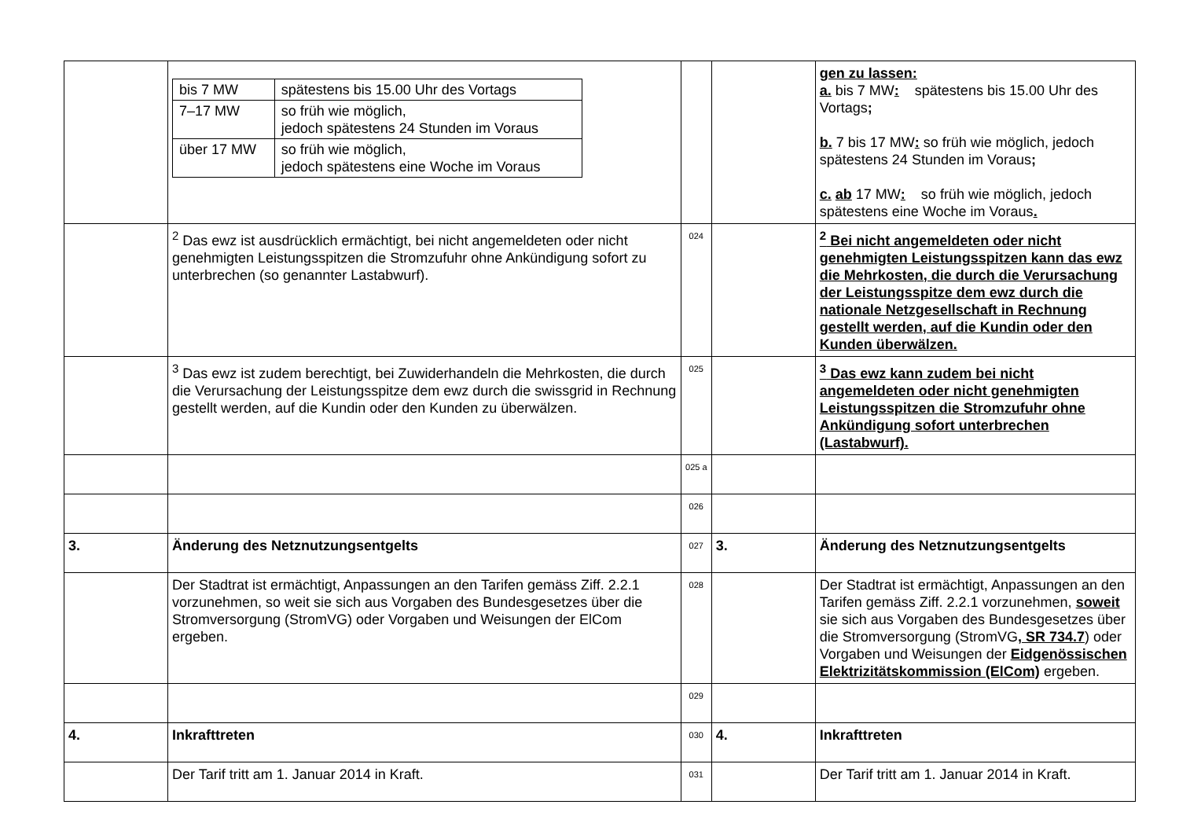| | / bis 7 MW / spätestens bis 15.00 Uhr des Vortags / / 7–17 MW / so früh wie möglich, jedoch spätestens 24 Stunden im Voraus / / über 17 MW / so früh wie möglich, jedoch spätestens eine Woche im Voraus / | | | gen zu lassen: a. bis 7 MW : spätestens bis 15.00 Uhr des Vortags ; b. 7 bis 17 MW : so früh wie möglich, jedoch spätestens 24 Stunden im Voraus ; c. ab 17 MW : so früh wie möglich, jedoch spätestens eine Woche im Voraus . |
| | <sup>2</sup> Das ewz ist ausdrücklich ermächtigt, bei nicht angemeldeten oder nicht genehmigten Leistungsspitzen die Stromzufuhr ohne Ankündigung sofort zu unterbrechen (so genannter Lastabwurf). | 024 | | <sup>2</sup> Bei nicht angemeldeten oder nicht genehmigten Leistungsspitzen kann das ewz die Mehrkosten, die durch die Verursachung der Leistungsspitze dem ewz durch die nationale Netzgesellschaft in Rechnung gestellt werden, auf die Kundin oder den Kunden überwälzen. |
| | <sup>3</sup> Das ewz ist zudem berechtigt, bei Zuwiderhandeln die Mehrkosten, die durch die Verursachung der Leistungsspitze dem ewz durch die swissgrid in Rechnung gestellt werden, auf die Kundin oder den Kunden zu überwälzen. | 025 | | <sup>3</sup> Das ewz kann zudem bei nicht angemeldeten oder nicht genehmigten Leistungsspitzen die Stromzufuhr ohne Ankündigung sofort unterbrechen (Lastabwurf). |
| | | 025 a | | |
| | | 026 | | |
| 3. | Änderung des Netznutzungsentgelts | 027 | 3. | Änderung des Netznutzungsentgelts |
| | Der Stadtrat ist ermächtigt, Anpassungen an den Tarifen gemäss Ziff. 2.2.1 vorzunehmen, so weit sie sich aus Vorgaben des Bundesgesetzes über die Stromversorgung (StromVG) oder Vorgaben und Weisungen der ElCom ergeben. | 028 | | Der Stadtrat ist ermächtigt, Anpassungen an den Tarifen gemäss Ziff. 2.2.1 vorzunehmen, soweit sie sich aus Vorgaben des Bundesgesetzes über die Stromversorgung (StromVG , SR 734.7 ) oder Vorgaben und Weisungen der Eidgenössischen Elektrizitätskommission (ElCom) ergeben. |
| | | 029 | | |
| 4. | Inkrafttreten | 030 | 4. | Inkrafttreten |
| | Der Tarif tritt am 1. Januar 2014 in Kraft. | 031 | | Der Tarif tritt am 1. Januar 2014 in Kraft. |